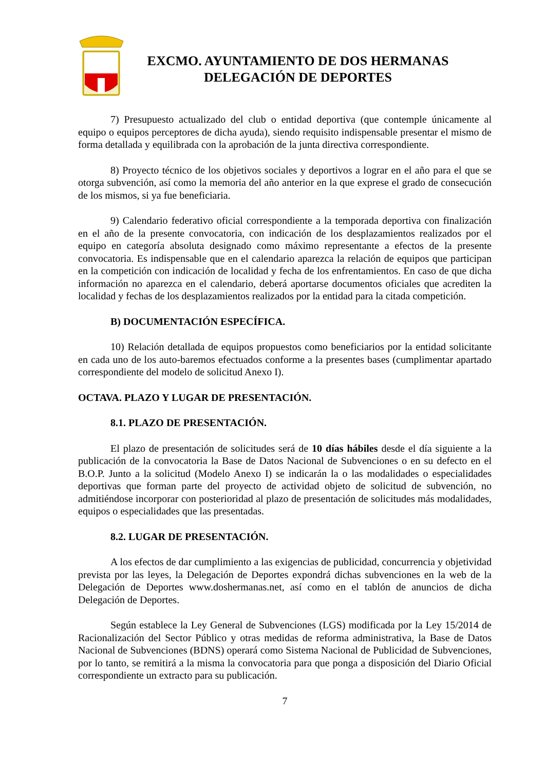EXCMO. AYUNTAMIENTO DE DOS HERMANAS
DELEGACIÓN DE DEPORTES
7) Presupuesto actualizado del club o entidad deportiva (que contemple únicamente al equipo o equipos perceptores de dicha ayuda), siendo requisito indispensable presentar el mismo de forma detallada y equilibrada con la aprobación de la junta directiva correspondiente.
8) Proyecto técnico de los objetivos sociales y deportivos a lograr en el año para el que se otorga subvención, así como la memoria del año anterior en la que exprese el grado de consecución de los mismos, si ya fue beneficiaria.
9) Calendario federativo oficial correspondiente a la temporada deportiva con finalización en el año de la presente convocatoria, con indicación de los desplazamientos realizados por el equipo en categoría absoluta designado como máximo representante a efectos de la presente convocatoria. Es indispensable que en el calendario aparezca la relación de equipos que participan en la competición con indicación de localidad y fecha de los enfrentamientos. En caso de que dicha información no aparezca en el calendario, deberá aportarse documentos oficiales que acrediten la localidad y fechas de los desplazamientos realizados por la entidad para la citada competición.
B) DOCUMENTACIÓN ESPECÍFICA.
10) Relación detallada de equipos propuestos como beneficiarios por la entidad solicitante en cada uno de los auto-baremos efectuados conforme a la presentes bases (cumplimentar apartado correspondiente del modelo de solicitud Anexo I).
OCTAVA. PLAZO Y LUGAR DE PRESENTACIÓN.
8.1. PLAZO DE PRESENTACIÓN.
El plazo de presentación de solicitudes será de 10 días hábiles desde el día siguiente a la publicación de la convocatoria la Base de Datos Nacional de Subvenciones o en su defecto en el B.O.P. Junto a la solicitud (Modelo Anexo I) se indicarán la o las modalidades o especialidades deportivas que forman parte del proyecto de actividad objeto de solicitud de subvención, no admitiéndose incorporar con posterioridad al plazo de presentación de solicitudes más modalidades, equipos o especialidades que las presentadas.
8.2. LUGAR DE PRESENTACIÓN.
A los efectos de dar cumplimiento a las exigencias de publicidad, concurrencia y objetividad prevista por las leyes, la Delegación de Deportes expondrá dichas subvenciones en la web de la Delegación de Deportes www.doshermanas.net, así como en el tablón de anuncios de dicha Delegación de Deportes.
Según establece la Ley General de Subvenciones (LGS) modificada por la Ley 15/2014 de Racionalización del Sector Público y otras medidas de reforma administrativa, la Base de Datos Nacional de Subvenciones (BDNS) operará como Sistema Nacional de Publicidad de Subvenciones, por lo tanto, se remitirá a la misma la convocatoria para que ponga a disposición del Diario Oficial correspondiente un extracto para su publicación.
7